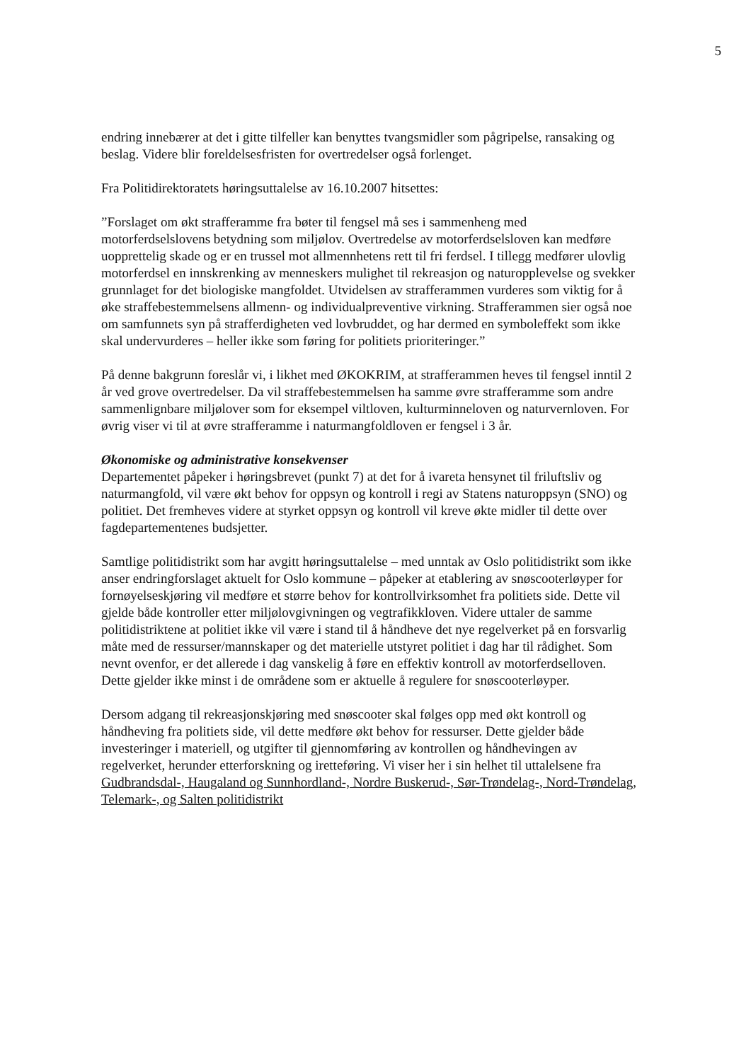5
endring innebærer at det i gitte tilfeller kan benyttes tvangsmidler som pågripelse, ransaking og beslag. Videre blir foreldelsesfristen for overtredelser også forlenget.
Fra Politidirektoratets høringsuttalelse av 16.10.2007 hitsettes:
”Forslaget om økt strafferamme fra bøter til fengsel må ses i sammenheng med motorferdselslovens betydning som miljølov. Overtredelse av motorferdselsloven kan medføre uopprettelig skade og er en trussel mot allmennhetens rett til fri ferdsel. I tillegg medfører ulovlig motorferdsel en innskrenking av menneskers mulighet til rekreasjon og naturopplevelse og svekker grunnlaget for det biologiske mangfoldet. Utvidelsen av strafferammen vurderes som viktig for å øke straffebestemmelsens allmenn- og individualpreventive virkning. Strafferammen sier også noe om samfunnets syn på strafferdigheten ved lovbruddet, og har dermed en symboleffekt som ikke skal undervurderes – heller ikke som føring for politiets prioriteringer.”
På denne bakgrunn foreslår vi, i likhet med ØKOKRIM, at strafferammen heves til fengsel inntil 2 år ved grove overtredelser. Da vil straffebestemmelsen ha samme øvre strafferamme som andre sammenlignbare miljølover som for eksempel viltloven, kulturminneloven og naturvernloven. For øvrig viser vi til at øvre strafferamme i naturmangfoldloven er fengsel i 3 år.
Økonomiske og administrative konsekvenser
Departementet påpeker i høringsbrevet (punkt 7) at det for å ivareta hensynet til friluftsliv og naturmangfold, vil være økt behov for oppsyn og kontroll i regi av Statens naturoppsyn (SNO) og politiet. Det fremheves videre at styrket oppsyn og kontroll vil kreve økte midler til dette over fagdepartementenes budsjetter.
Samtlige politidistrikt som har avgitt høringsuttalelse – med unntak av Oslo politidistrikt som ikke anser endringforslaget aktuelt for Oslo kommune – påpeker at etablering av snøscooterløyper for fornøyelseskjøring vil medføre et større behov for kontrollvirksomhet fra politiets side. Dette vil gjelde både kontroller etter miljølovgivningen og vegtrafikkloven. Videre uttaler de samme politidistriktene at politiet ikke vil være i stand til å håndheve det nye regelverket på en forsvarlig måte med de ressurser/mannskaper og det materielle utstyret politiet i dag har til rådighet. Som nevnt ovenfor, er det allerede i dag vanskelig å føre en effektiv kontroll av motorferdselloven. Dette gjelder ikke minst i de områdene som er aktuelle å regulere for snøscooterløyper.
Dersom adgang til rekreasjonskjøring med snøscooter skal følges opp med økt kontroll og håndheving fra politiets side, vil dette medføre økt behov for ressurser. Dette gjelder både investeringer i materiell, og utgifter til gjennomføring av kontrollen og håndhevingen av regelverket, herunder etterforskning og iretteføring. Vi viser her i sin helhet til uttalelsene fra Gudbrandsdal-, Haugaland og Sunnhordland-, Nordre Buskerud-, Sør-Trøndelag-, Nord-Trøndelag, Telemark-, og Salten politidistrikt